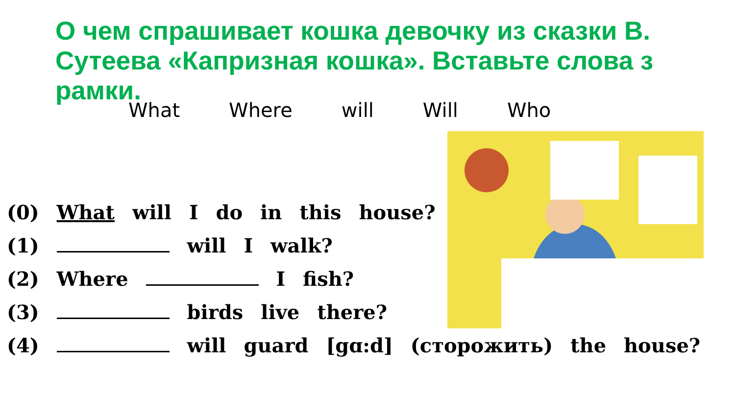О чем спрашивает кошка девочку из сказки В. Сутеева «Капризная кошка». Вставьте слова з рамки.
What Where will Will Who
(0) What will I do in this house?
(1) will I walk?
(2) Where I fish?
(3) birds live there?
(4) will guard [gɑ:d] (сторожить) the house?